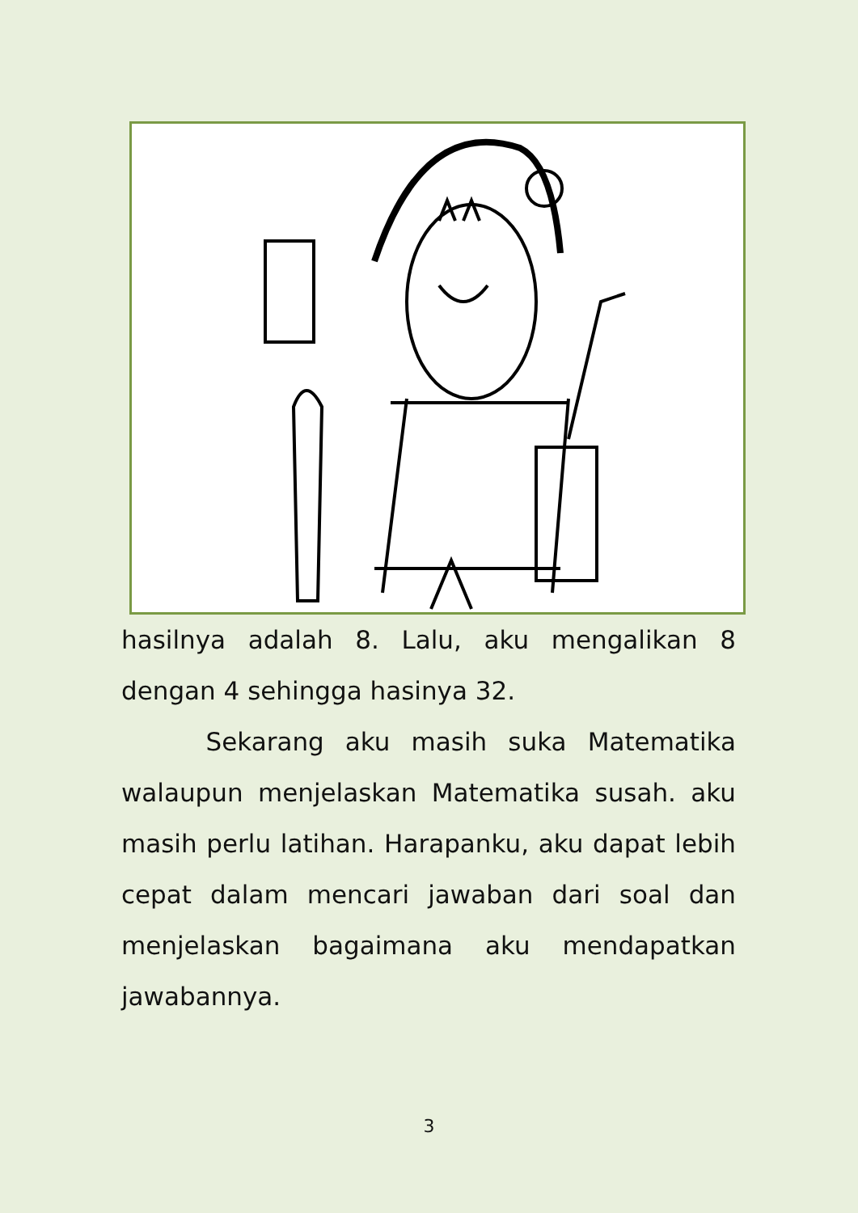hasilnya adalah 8. Lalu, aku mengalikan 8 dengan 4 sehingga hasinya 32.
Sekarang aku masih suka Matematika walaupun menjelaskan Matematika susah. aku masih perlu latihan. Harapanku, aku dapat lebih cepat dalam mencari jawaban dari soal dan menjelaskan bagaimana aku mendapatkan jawabannya.
3